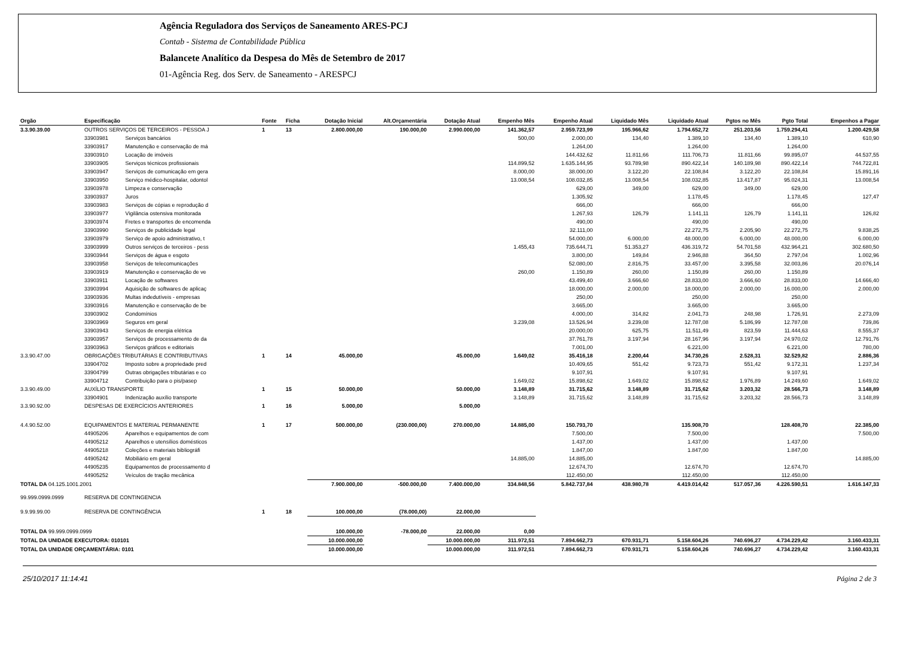Agência Reguladora dos Serviços de Saneamento ARES-PCJ
Contab - Sistema de Contabilidade Pública
Balancete Analítico da Despesa do Mês de Setembro de 2017
01-Agência Reg. dos Serv. de Saneamento - ARESPCJ
| Orgão | Especificação | | Fonte | Ficha | Dotação Inicial | Alt.Orçamentária | Dotação Atual | Empenho Mês | Empenho Atual | Liquidado Mês | Liquidado Atual | Pgtos no Mês | Pgto Total | Empenhos a Pagar |
| --- | --- | --- | --- | --- | --- | --- | --- | --- | --- | --- | --- | --- | --- | --- |
| 3.3.90.39.00 | OUTROS SERVIÇOS DE TERCEIROS - PESSOA J | | 1 | 13 | 2.800.000,00 | 190.000,00 | 2.990.000,00 | 141.362,57 | 2.959.723,99 | 195.966,62 | 1.794.652,72 | 251.203,56 | 1.759.294,41 | 1.200.429,58 |
| | 33903981 | Serviços bancários | | | | | | 500,00 | 2.000,00 | 134,40 | 1.389,10 | 134,40 | 1.389,10 | 610,90 |
| | 33903917 | Manutenção e conservação de má | | | | | | | 1.264,00 | | 1.264,00 | | 1.264,00 | |
| | 33903910 | Locação de imóveis | | | | | | | 144.432,62 | 11.811,66 | 111.706,73 | 11.811,66 | 99.895,07 | 44.537,55 |
| | 33903905 | Serviços técnicos profissionais | | | | | | 114.899,52 | 1.635.144,95 | 93.789,98 | 890.422,14 | 140.189,98 | 890.422,14 | 744.722,81 |
| | 33903947 | Serviços de comunicação em gera | | | | | | 8.000,00 | 38.000,00 | 3.122,20 | 22.108,84 | 3.122,20 | 22.108,84 | 15.891,16 |
| | 33903950 | Serviço médico-hospitalar, odontol | | | | | | 13.008,54 | 108.032,85 | 13.008,54 | 108.032,85 | 13.417,87 | 95.024,31 | 13.008,54 |
| | 33903978 | Limpeza e conservação | | | | | | | 629,00 | 349,00 | 629,00 | 349,00 | 629,00 | |
| | 33903937 | Juros | | | | | | | 1.305,92 | | 1.178,45 | | 1.178,45 | 127,47 |
| | 33903983 | Serviços de cópias e reprodução d | | | | | | | 666,00 | | 666,00 | | 666,00 | |
| | 33903977 | Vigilância ostensiva monitorada | | | | | | | 1.267,93 | 126,79 | 1.141,11 | 126,79 | 1.141,11 | 126,82 |
| | 33903974 | Fretes e transportes de encomenda | | | | | | | 490,00 | | 490,00 | | 490,00 | |
| | 33903990 | Serviços de publicidade legal | | | | | | | 32.111,00 | | 22.272,75 | 2.205,90 | 22.272,75 | 9.838,25 |
| | 33903979 | Serviço de apoio administrativo, t | | | | | | | 54.000,00 | 6.000,00 | 48.000,00 | 6.000,00 | 48.000,00 | 6.000,00 |
| | 33903999 | Outros serviços de terceiros - pess | | | | | | 1.455,43 | 735.644,71 | 51.353,27 | 436.319,72 | 54.701,58 | 432.964,21 | 302.680,50 |
| | 33903944 | Serviços de água e esgoto | | | | | | | 3.800,00 | 149,84 | 2.946,88 | 364,50 | 2.797,04 | 1.002,96 |
| | 33903958 | Serviços de telecomunicações | | | | | | | 52.080,00 | 2.816,75 | 33.457,00 | 3.395,58 | 32.003,86 | 20.076,14 |
| | 33903919 | Manutenção e conservação de ve | | | | | | 260,00 | 1.150,89 | 260,00 | 1.150,89 | 260,00 | 1.150,89 | |
| | 33903911 | Locação de softwares | | | | | | | 43.499,40 | 3.666,60 | 28.833,00 | 3.666,60 | 28.833,00 | 14.666,40 |
| | 33903994 | Aquisição de softwares de aplicaç | | | | | | | 18.000,00 | 2.000,00 | 18.000,00 | 2.000,00 | 16.000,00 | 2.000,00 |
| | 33903936 | Multas indedutíveis - empresas | | | | | | | 250,00 | | 250,00 | | 250,00 | |
| | 33903916 | Manutenção e conservação de be | | | | | | | 3.665,00 | | 3.665,00 | | 3.665,00 | |
| | 33903902 | Condomínios | | | | | | | 4.000,00 | 314,82 | 2.041,73 | 248,98 | 1.726,91 | 2.273,09 |
| | 33903969 | Seguros em geral | | | | | | 3.239,08 | 13.526,94 | 3.239,08 | 12.787,08 | 5.186,99 | 12.787,08 | 739,86 |
| | 33903943 | Serviços de energia elétrica | | | | | | | 20.000,00 | 625,75 | 11.511,49 | 823,59 | 11.444,63 | 8.555,37 |
| | 33903957 | Serviços de processamento de da | | | | | | | 37.761,78 | 3.197,94 | 28.167,96 | 3.197,94 | 24.970,02 | 12.791,76 |
| | 33903963 | Serviços gráficos e editoriais | | | | | | | 7.001,00 | | 6.221,00 | | 6.221,00 | 780,00 |
| 3.3.90.47.00 | OBRIGAÇÕES TRIBUTÁRIAS E CONTRIBUTIVAS | | 1 | 14 | 45.000,00 | | 45.000,00 | 1.649,02 | 35.416,18 | 2.200,44 | 34.730,26 | 2.528,31 | 32.529,82 | 2.886,36 |
| | 33904702 | Imposto sobre a propriedade pred | | | | | | | 10.409,65 | 551,42 | 9.723,73 | 551,42 | 9.172,31 | 1.237,34 |
| | 33904799 | Outras obrigações tributárias e co | | | | | | | 9.107,91 | | 9.107,91 | | 9.107,91 | |
| | 33904712 | Contribuição para o pis/pasep | | | | | | 1.649,02 | 15.898,62 | 1.649,02 | 15.898,62 | 1.976,89 | 14.249,60 | 1.649,02 |
| 3.3.90.49.00 | AUXÍLIO TRANSPORTE | | 1 | 15 | 50.000,00 | | 50.000,00 | 3.148,89 | 31.715,62 | 3.148,89 | 31.715,62 | 3.203,32 | 28.566,73 | 3.148,89 |
| | 33904901 | Indenização auxílio transporte | | | | | | 3.148,89 | 31.715,62 | 3.148,89 | 31.715,62 | 3.203,32 | 28.566,73 | 3.148,89 |
| 3.3.90.92.00 | DESPESAS DE EXERCÍCIOS ANTERIORES | | 1 | 16 | 5.000,00 | | 5.000,00 | | | | | | | |
| 4.4.90.52.00 | EQUIPAMENTOS E MATERIAL PERMANENTE | | 1 | 17 | 500.000,00 | (230.000,00) | 270.000,00 | 14.885,00 | 150.793,70 | | 135.908,70 | | 128.408,70 | 22.385,00 |
| | 44905206 | Aparelhos e equipamentos de com | | | | | | | 7.500,00 | | 7.500,00 | | | 7.500,00 |
| | 44905212 | Aparelhos e utensílios domésticos | | | | | | | 1.437,00 | | 1.437,00 | | 1.437,00 | |
| | 44905218 | Coleções e materiais bibliográfi | | | | | | | 1.847,00 | | 1.847,00 | | 1.847,00 | |
| | 44905242 | Mobiliário em geral | | | | | | 14.885,00 | 14.885,00 | | | | | 14.885,00 |
| | 44905235 | Equipamentos de processamento d | | | | | | | 12.674,70 | | 12.674,70 | | 12.674,70 | |
| | 44905252 | Veículos de tração mecânica | | | | | | | 112.450,00 | | 112.450,00 | | 112.450,00 | |
| TOTAL DA 04.125.1001.2001 | | | | | 7.900.000,00 | -500.000,00 | 7.400.000,00 | 334.848,56 | 5.842.737,84 | 438.980,78 | 4.419.014,42 | 517.057,36 | 4.226.590,51 | 1.616.147,33 |
| 99.999.0999.0999 | RESERVA DE CONTINGENCIA | | | | | | | | | | | | | |
| 9.9.99.99.00 | RESERVA DE CONTINGÊNCIA | | 1 | 18 | 100.000,00 | (78.000,00) | 22.000,00 | | | | | | | |
| TOTAL DA 99.999.0999.0999 | | | | | 100.000,00 | -78.000,00 | 22.000,00 | 0,00 | | | | | | |
| TOTAL DA UNIDADE EXECUTORA: 010101 | | | | | 10.000.000,00 | | 10.000.000,00 | 311.972,51 | 7.894.662,73 | 670.931,71 | 5.158.604,26 | 740.696,27 | 4.734.229,42 | 3.160.433,31 |
| TOTAL DA UNIDADE ORÇAMENTÁRIA: 0101 | | | | | 10.000.000,00 | | 10.000.000,00 | 311.972,51 | 7.894.662,73 | 670.931,71 | 5.158.604,26 | 740.696,27 | 4.734.229,42 | 3.160.433,31 |
25/10/2017 11:14:41 Página 2 de 3